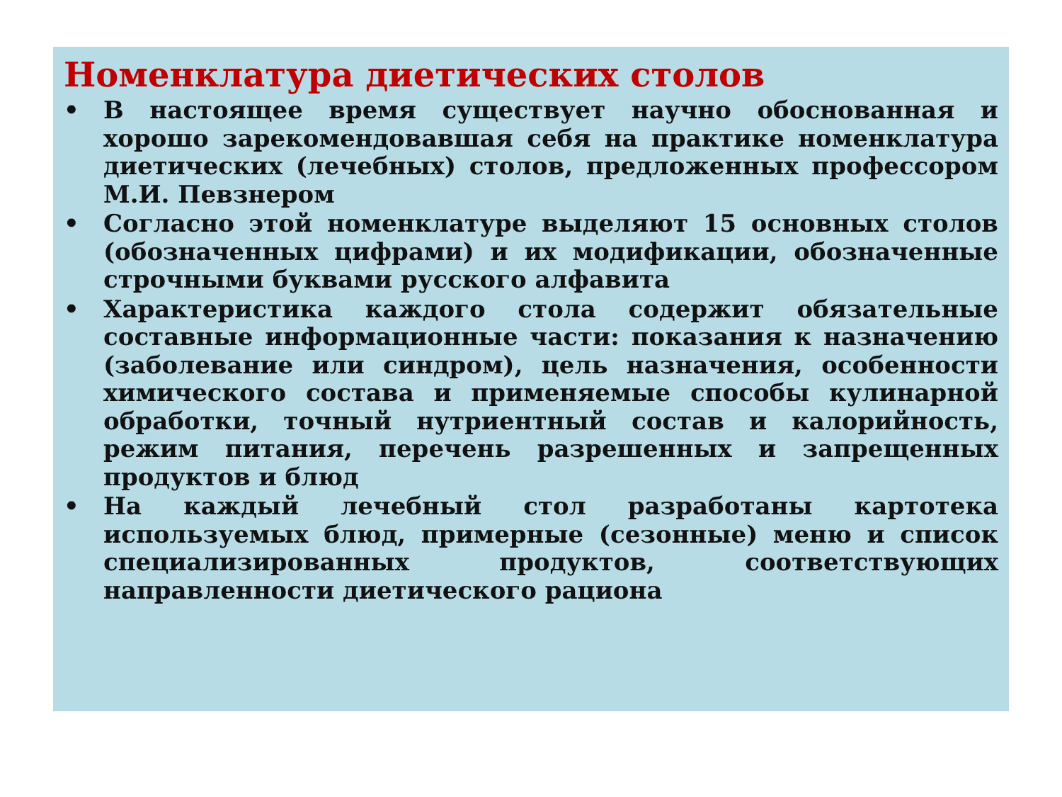Номенклатура диетических столов
• В настоящее время существует научно обоснованная и хорошо зарекомендовавшая себя на практике номенклатура диетических (лечебных) столов, предложенных профессором М.И. Певзнером
• Согласно этой номенклатуре выделяют 15 основных столов (обозначенных цифрами) и их модификации, обозначенные строчными буквами русского алфавита
• Характеристика каждого стола содержит обязательные составные информационные части: показания к назначению (заболевание или синдром), цель назначения, особенности химического состава и применяемые способы кулинарной обработки, точный нутриентный состав и калорийность, режим питания, перечень разрешенных и запрещенных продуктов и блюд
• На каждый лечебный стол разработаны картотека используемых блюд, примерные (сезонные) меню и список специализированных продуктов, соответствующих направленности диетического рациона